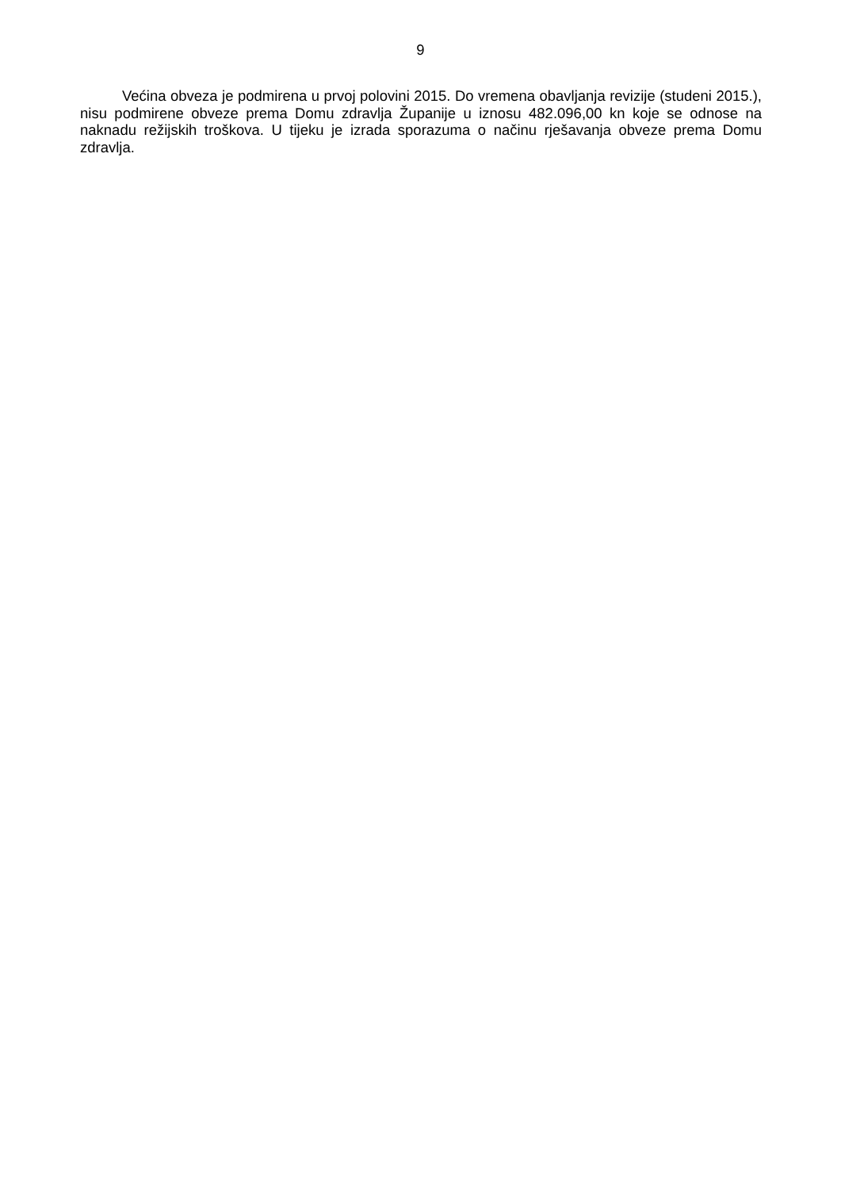9
Većina obveza je podmirena u prvoj polovini 2015. Do vremena obavljanja revizije (studeni 2015.), nisu podmirene obveze prema Domu zdravlja Županije u iznosu 482.096,00 kn koje se odnose na naknadu režijskih troškova. U tijeku je izrada sporazuma o načinu rješavanja obveze prema Domu zdravlja.